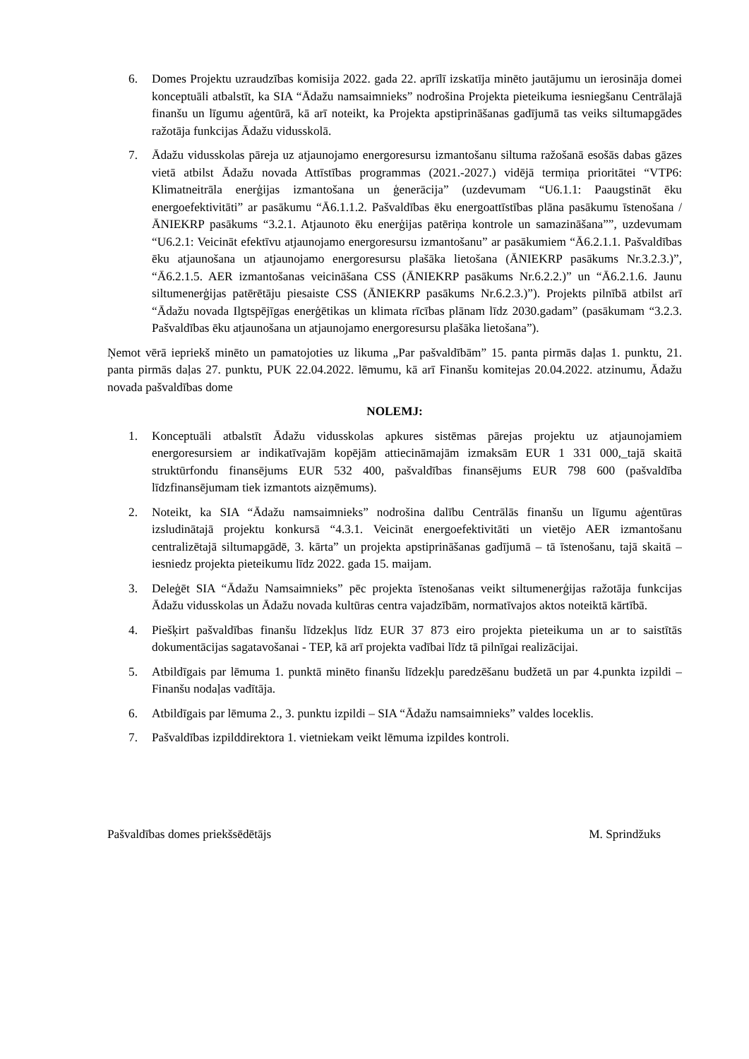6. Domes Projektu uzraudzības komisija 2022. gada 22. aprīlī izskatīja minēto jautājumu un ierosināja domei konceptuāli atbalstīt, ka SIA “Ādažu namsaimnieks” nodrošina Projekta pieteikuma iesniegšanu Centrālajā finanšu un līgumu aģentūrā, kā arī noteikt, ka Projekta apstiprināšanas gadījumā tas veiks siltumapgādes ražotāja funkcijas Ādažu vidusskolā.
7. Ādažu vidusskolas pāreja uz atjaunojamo energoresursu izmantošanu siltuma ražošanā esošās dabas gāzes vietā atbilst Ādažu novada Attīstības programmas (2021.-2027.) vidējā termiņa prioritātei “VTP6: Klimatneitrāla enerģijas izmantošana un ģenerācija” (uzdevumam “U6.1.1: Paaugstināt ēku energoefektivitāti” ar pasākumu “Ā6.1.1.2. Pašvaldības ēku energoattīstības plāna pasākumu īstenošana / ĀNIEKRP pasākums “3.2.1. Atjaunoto ēku enerģijas patēriņa kontrole un samazināšana””, uzdevumam “U6.2.1: Veicināt efektīvu atjaunojamo energoresursu izmantošanu” ar pasākumiem “Ā6.2.1.1. Pašvaldības ēku atjaunošana un atjaunojamo energoresursu plašāka lietošana (ĀNIEKRP pasākums Nr.3.2.3.)”, “Ā6.2.1.5. AER izmantošanas veicināšana CSS (ĀNIEKRP pasākums Nr.6.2.2.)” un “Ā6.2.1.6. Jaunu siltumenerģijas patērētāju piesaiste CSS (ĀNIEKRP pasākums Nr.6.2.3.)”). Projekts pilnībā atbilst arī “Ādažu novada Ilgtspējīgas enerģētikas un klimata rīcības plānam līdz 2030.gadam” (pasākumam “3.2.3. Pašvaldības ēku atjaunošana un atjaunojamo energoresursu plašāka lietošana”).
Ņemot vērā iepriekš minēto un pamatojoties uz likuma „Par pašvaldībām” 15. panta pirmās daļas 1. punktu, 21. panta pirmās daļas 27. punktu, PUK 22.04.2022. lēmumu, kā arī Finanšu komitejas 20.04.2022. atzinumu, Ādažu novada pašvaldības dome
NOLEMJ:
1. Konceptuāli atbalstīt Ādažu vidusskolas apkures sistēmas pārejas projektu uz atjaunojamiem energoresursiem ar indikatīvajām kopējām attiecināmajām izmaksām EUR 1 331 000,_tajā skaitā struktūrfondu finansējums EUR 532 400, pašvaldības finansējums EUR 798 600 (pašvaldība līdzfinansējumam tiek izmantots aizņēmums).
2. Noteikt, ka SIA “Ādažu namsaimnieks” nodrošina dalību Centrālās finanšu un līgumu aģentūras izsludinātajā projektu konkursā “4.3.1. Veicināt energoefektivitāti un vietējo AER izmantošanu centralizētajā siltumapgādē, 3. kārta” un projekta apstiprināšanas gadījumā – tā īstenošanu, tajā skaitā – iesniedz projekta pieteikumu līdz 2022. gada 15. maijam.
3. Deleģēt SIA “Ādažu Namsaimnieks” pēc projekta īstenošanas veikt siltumenerģijas ražotāja funkcijas Ādažu vidusskolas un Ādažu novada kultūras centra vajadzībām, normatīvajos aktos noteiktā kārtībā.
4. Piešķirt pašvaldības finanšu līdzekļus līdz EUR 37 873 eiro projekta pieteikuma un ar to saistītās dokumentācijas sagatavošanai - TEP, kā arī projekta vadībai līdz tā pilnīgai realizācijai.
5. Atbildīgais par lēmuma 1. punktā minēto finanšu līdzekļu paredzēšanu budžetā un par 4.punkta izpildi – Finanšu nodaļas vadītāja.
6. Atbildīgais par lēmuma 2., 3. punktu izpildi – SIA “Ādažu namsaimnieks” valdes loceklis.
7. Pašvaldības izpilddirektora 1. vietniekam veikt lēmuma izpildes kontroli.
Pašvaldības domes priekšsēdētājs M. Sprindžuks